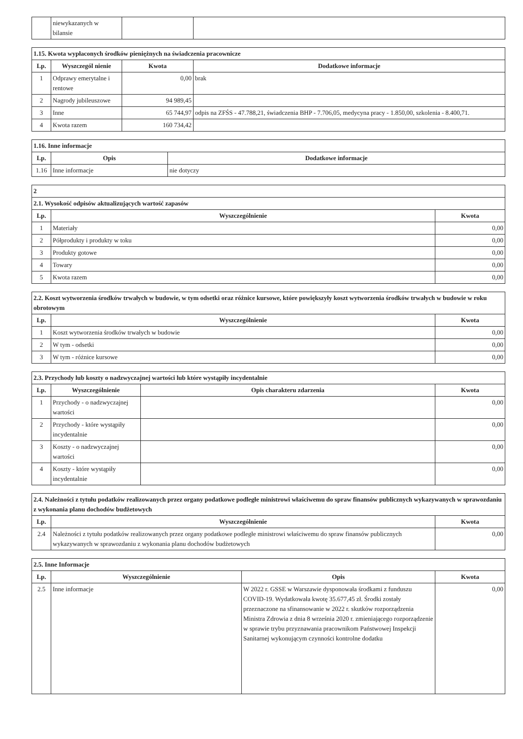| | niewykazanych w bilansie | | |
| 1.15. Kwota wypłaconych środków pieniężnych na świadczenia pracownicze | | | |
| Lp. | Wyszczegól nienie | Kwota | Dodatkowe informacje |
| 1 | Odprawy emerytalne i rentowe | 0,00 | brak |
| 2 | Nagrody jubileuszowe | 94 989,45 | |
| 3 | Inne | 65 744,97 | odpis na ZFŚS - 47.788,21, świadczenia BHP - 7.706,05, medycyna pracy - 1.850,00, szkolenia - 8.400,71. |
| 4 | Kwota razem | 160 734,42 | |
| 1.16. Inne informacje | | |
| Lp. | Opis | Dodatkowe informacje |
| 1.16 | Inne informacje | nie dotyczy |
| 2 | | |
| 2.1. Wysokość odpisów aktualizujących wartość zapasów | | |
| Lp. | Wyszczególnienie | Kwota |
| 1 | Materiały | 0,00 |
| 2 | Półprodukty i produkty w toku | 0,00 |
| 3 | Produkty gotowe | 0,00 |
| 4 | Towary | 0,00 |
| 5 | Kwota razem | 0,00 |
| 2.2. Koszt wytworzenia środków trwałych w budowie, w tym odsetki oraz różnice kursowe, które powiększyły koszt wytworzenia środków trwałych w budowie w roku obrotowym | | |
| Lp. | Wyszczególnienie | Kwota |
| 1 | Koszt wytworzenia środków trwałych w budowie | 0,00 |
| 2 | W tym - odsetki | 0,00 |
| 3 | W tym - różnice kursowe | 0,00 |
| 2.3. Przychody lub koszty o nadzwyczajnej wartości lub które wystąpiły incydentalnie | | | |
| Lp. | Wyszczególnienie | Opis charakteru zdarzenia | Kwota |
| 1 | Przychody - o nadzwyczajnej wartości | | 0,00 |
| 2 | Przychody - które wystąpiły incydentalnie | | 0,00 |
| 3 | Koszty - o nadzwyczajnej wartości | | 0,00 |
| 4 | Koszty - które wystąpiły incydentalnie | | 0,00 |
| 2.4. Należności z tytułu podatków realizowanych przez organy podatkowe podległe ministrowi właściwemu do spraw finansów publicznych wykazywanych w sprawozdaniu z wykonania planu dochodów budżetowych | | |
| Lp. | Wyszczególnienie | Kwota |
| 2.4 | Należności z tytułu podatków realizowanych przez organy podatkowe podległe ministrowi właściwemu do spraw finansów publicznych wykazywanych w sprawozdaniu z wykonania planu dochodów budżetowych | 0,00 |
| 2.5. Inne Informacje | | | |
| Lp. | Wyszczególnienie | Opis | Kwota |
| 2.5 | Inne informacje | W 2022 r. GSSE w Warszawie dysponowała środkami z funduszu COVID-19. Wydatkowała kwotę 35.677,45 zł. Środki zostały przeznaczone na sfinansowanie w 2022 r. skutków rozporządzenia Ministra Zdrowia z dnia 8 września 2020 r. zmieniającego rozporządzenie w sprawie trybu przyznawania pracownikom Państwowej Inspekcji Sanitarnej wykonującym czynności kontrolne dodatku | 0,00 |